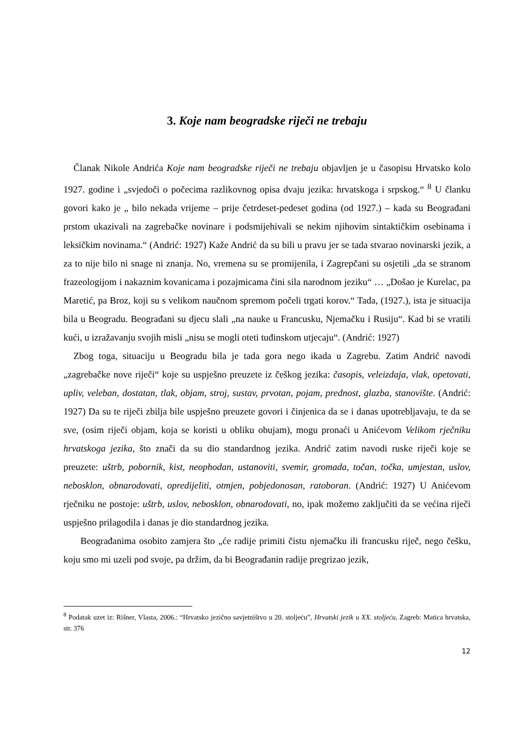3. Koje nam beogradske riječi ne trebaju
Članak Nikole Andrića Koje nam beogradske riječi ne trebaju objavljen je u časopisu Hrvatsko kolo 1927. godine i „svjedoči o počecima razlikovnog opisa dvaju jezika: hrvatskoga i srpskog.“ <sup>8</sup> U članku govori kako je „ bilo nekada vrijeme – prije četrdeset-pedeset godina (od 1927.) – kada su Beograđani prstom ukazivali na zagrebačke novinare i podsmijehivali se nekim njihovim sintaktičkim osebinama i leksičkim novinama.“ (Andrić: 1927) Kaže Andrić da su bili u pravu jer se tada stvarao novinarski jezik, a za to nije bilo ni snage ni znanja. No, vremena su se promijenila, i Zagrepčani su osjetili „da se stranom frazeologijom i nakaznim kovanicama i pozajmicama čini sila narodnom jeziku“ … „Došao je Kurelac, pa Maretić, pa Broz, koji su s velikom naučnom spremom počeli trgati korov.“ Tada, (1927.), ista je situacija bila u Beogradu. Beograđani su djecu slali „na nauke u Francusku, Njemačku i Rusiju“. Kad bi se vratili kući, u izražavanju svojih misli „nisu se mogli oteti tuđinskom utjecaju“. (Andrić: 1927)
Zbog toga, situaciju u Beogradu bila je tada gora nego ikada u Zagrebu. Zatim Andrić navodi „zagrebačke nove riječi“ koje su uspješno preuzete iz češkog jezika: časopis, veleizdaja, vlak, opetovati, upliv, veleban, dostatan, tlak, objam, stroj, sustav, prvotan, pojam, prednost, glazba, stanovište. (Andrić: 1927) Da su te riječi zbilja bile uspješno preuzete govori i činjenica da se i danas upotrebljavaju, te da se sve, (osim riječi objam, koja se koristi u obliku obujam), mogu pronaći u Anićevom Velikom rječniku hrvatskoga jezika, što znači da su dio standardnog jezika. Andrić zatim navodi ruske riječi koje se preuzete: uštrb, pobornik, kist, neophodan, ustanoviti, svemir, gromada, točan, točka, umjestan, uslov, nebosklon, obnarodovati, opredijeliti, otmjen, pobjedonosan, ratoboran. (Andrić: 1927) U Anićevom rječniku ne postoje: uštrb, uslov, nebosklon, obnarodovati, no, ipak možemo zaključiti da se većina riječi uspješno prilagodila i danas je dio standardnog jezika.
Beograđanima osobito zamjera što „će radije primiti čistu njemačku ili francusku riječ, nego češku, koju smo mi uzeli pod svoje, pa držim, da bi Beograđanin radije pregrizao jezik,
<sup>8</sup> Podatak uzet iz: Rišner, Vlasta, 2006.: “Hrvatsko jezično savjetništvo u 20. stoljeću”, Hrvatski jezik u XX. stoljeću, Zagreb: Matica hrvatska, str. 376
12